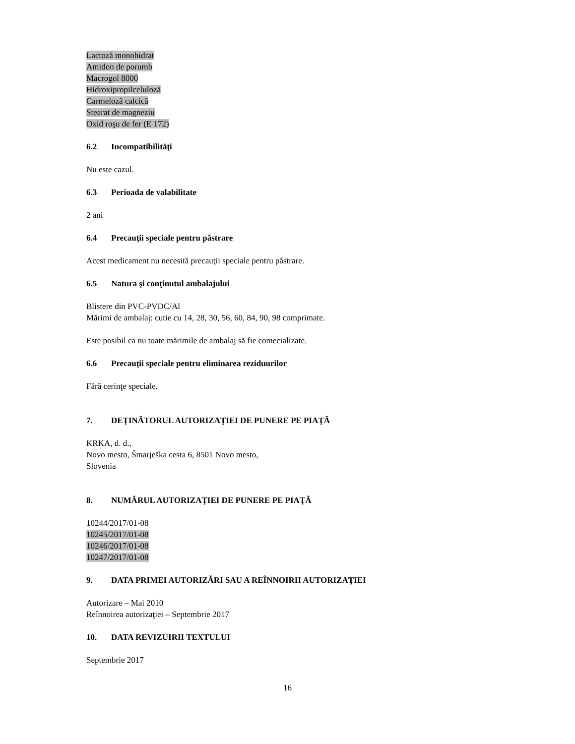Lactoză monohidrat
Amidon de porumb
Macrogol 8000
Hidroxipropilceluloză
Carmeloză calcică
Stearat de magneziu
Oxid roşu de fer (E 172)
6.2 Incompatibilităţi
Nu este cazul.
6.3 Perioada de valabilitate
2 ani
6.4 Precauţii speciale pentru păstrare
Acest medicament nu necesită precauţii speciale pentru păstrare.
6.5 Natura şi conţinutul ambalajului
Blistere din PVC-PVDC/Al
Mărimi de ambalaj: cutie cu 14, 28, 30, 56, 60, 84, 90, 98 comprimate.
Este posibil ca nu toate mărimile de ambalaj să fie comecializate.
6.6 Precauţii speciale pentru eliminarea reziduurilor
Fără cerinţe speciale.
7. DEŢINĂTORUL AUTORIZAŢIEI DE PUNERE PE PIAŢĂ
KRKA, d. d.,
Novo mesto, Šmarješka cesta 6, 8501 Novo mesto,
Slovenia
8. NUMĂRUL AUTORIZAŢIEI DE PUNERE PE PIAŢĂ
10244/2017/01-08
10245/2017/01-08
10246/2017/01-08
10247/2017/01-08
9. DATA PRIMEI AUTORIZĂRI SAU A REÎNNOIRII AUTORIZAŢIEI
Autorizare – Mai 2010
Reînnoirea autorizaţiei – Septembrie 2017
10. DATA REVIZUIRII TEXTULUI
Septembrie 2017
16